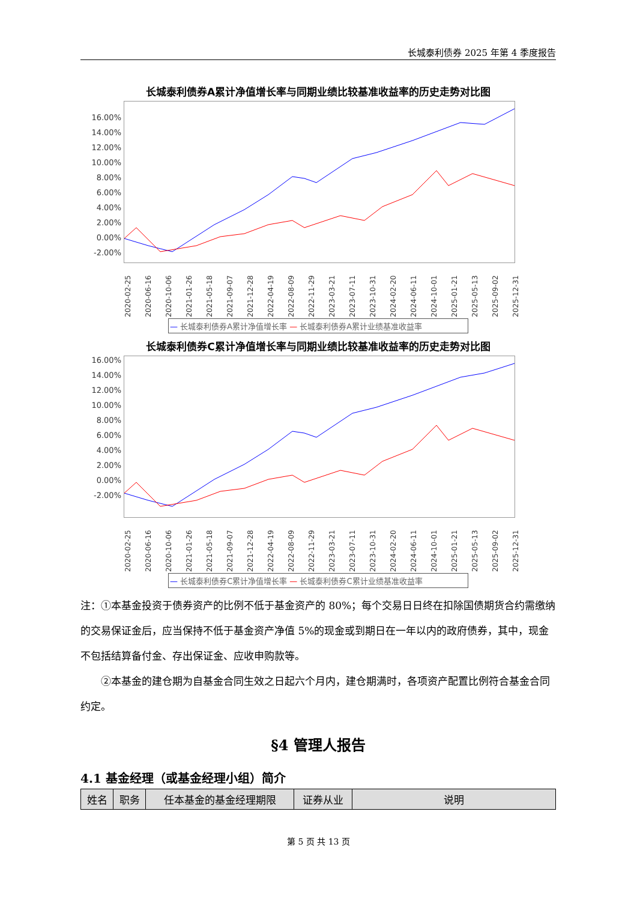长城泰利债券 2025 年第 4 季度报告
长城泰利债券A累计净值增长率与同期业绩比较基准收益率的历史走势对比图
16.00%
14.00%
12.00%
10.00%
8.00%
6.00%
4.00%
2.00%
0.00%
-2.00%
2020-02-25 2020-06-16 2020-10-06 2021-01-26 2021-05-18 2021-09-07 2021-12-28 2022-04-19 2022-08-09 2022-11-29 2023-03-21 2023-07-11 2023-10-31 2024-02-20 2024-06-11 2024-10-01 2025-01-21 2025-05-13 2025-09-02 2025-12-31
— 长城泰利债券A累计净值增长率 — 长城泰利债券A累计业绩基准收益率
长城泰利债券C累计净值增长率与同期业绩比较基准收益率的历史走势对比图
16.00%
14.00%
12.00%
10.00%
8.00%
6.00%
4.00%
2.00%
0.00%
-2.00%
2020-02-25 2020-06-16 2020-10-06 2021-01-26 2021-05-18 2021-09-07 2021-12-28 2022-04-19 2022-08-09 2022-11-29 2023-03-21 2023-07-11 2023-10-31 2024-02-20 2024-06-11 2024-10-01 2025-01-21 2025-05-13 2025-09-02 2025-12-31
— 长城泰利债券C累计净值增长率 — 长城泰利债券C累计业绩基准收益率
注：①本基金投资于债券资产的比例不低于基金资产的 80%；每个交易日日终在扣除国债期货合约需缴纳的交易保证金后，应当保持不低于基金资产净值 5%的现金或到期日在一年以内的政府债券，其中，现金不包括结算备付金、存出保证金、应收申购款等。
②本基金的建仓期为自基金合同生效之日起六个月内，建仓期满时，各项资产配置比例符合基金合同约定。
§4 管理人报告
4.1 基金经理（或基金经理小组）简介
| 姓名 | 职务 | 任本基金的基金经理期限 | 证券从业 | 说明 |
| --- | --- | --- | --- | --- |
第 5 页 共 13 页